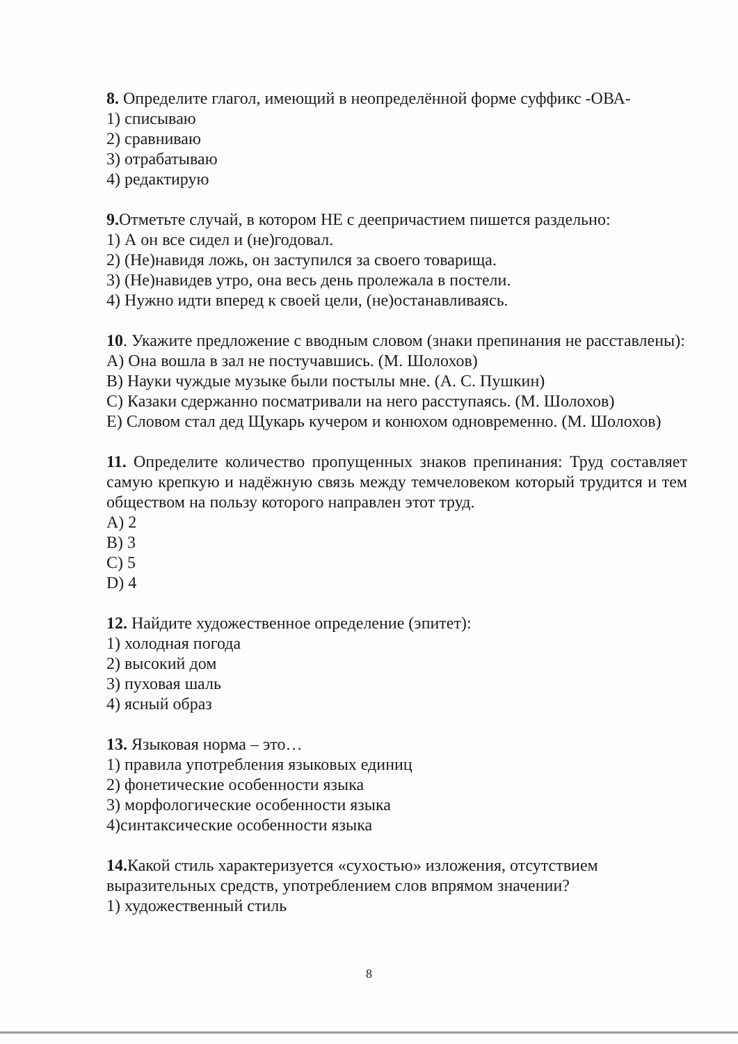8. Определите глагол, имеющий в неопределённой форме суффикс -ОВА-
1) списываю
2) сравниваю
3) отрабатываю
4) редактирую
9. Отметьте случай, в котором НЕ с деепричастием пишется раздельно:
1) А он все сидел и (не)годовал.
2) (Не)навидя ложь, он заступился за своего товарища.
3) (Не)навидев утро, она весь день пролежала в постели.
4) Нужно идти вперед к своей цели, (не)останавливаясь.
10. Укажите предложение с вводным словом (знаки препинания не расставлены):
A) Она вошла в зал не постучавшись. (М. Шолохов)
B) Науки чуждые музыке были постылы мне. (А. С. Пушкин)
C) Казаки сдержанно посматривали на него расступаясь. (М. Шолохов)
E) Словом стал дед Щукарь кучером и конюхом одновременно. (М. Шолохов)
11. Определите количество пропущенных знаков препинания: Труд составляет самую крепкую и надёжную связь между темчеловеком который трудится и тем обществом на пользу которого направлен этот труд.
A) 2
B) 3
C) 5
D) 4
12. Найдите художественное определение (эпитет):
1) холодная погода
2) высокий дом
3) пуховая шаль
4) ясный образ
13. Языковая норма – это…
1) правила употребления языковых единиц
2) фонетические особенности языка
3) морфологические особенности языка
4)синтаксические особенности языка
14. Какой стиль характеризуется «сухостью» изложения, отсутствием выразительных средств, употреблением слов впрямом значении?
1) художественный стиль
8